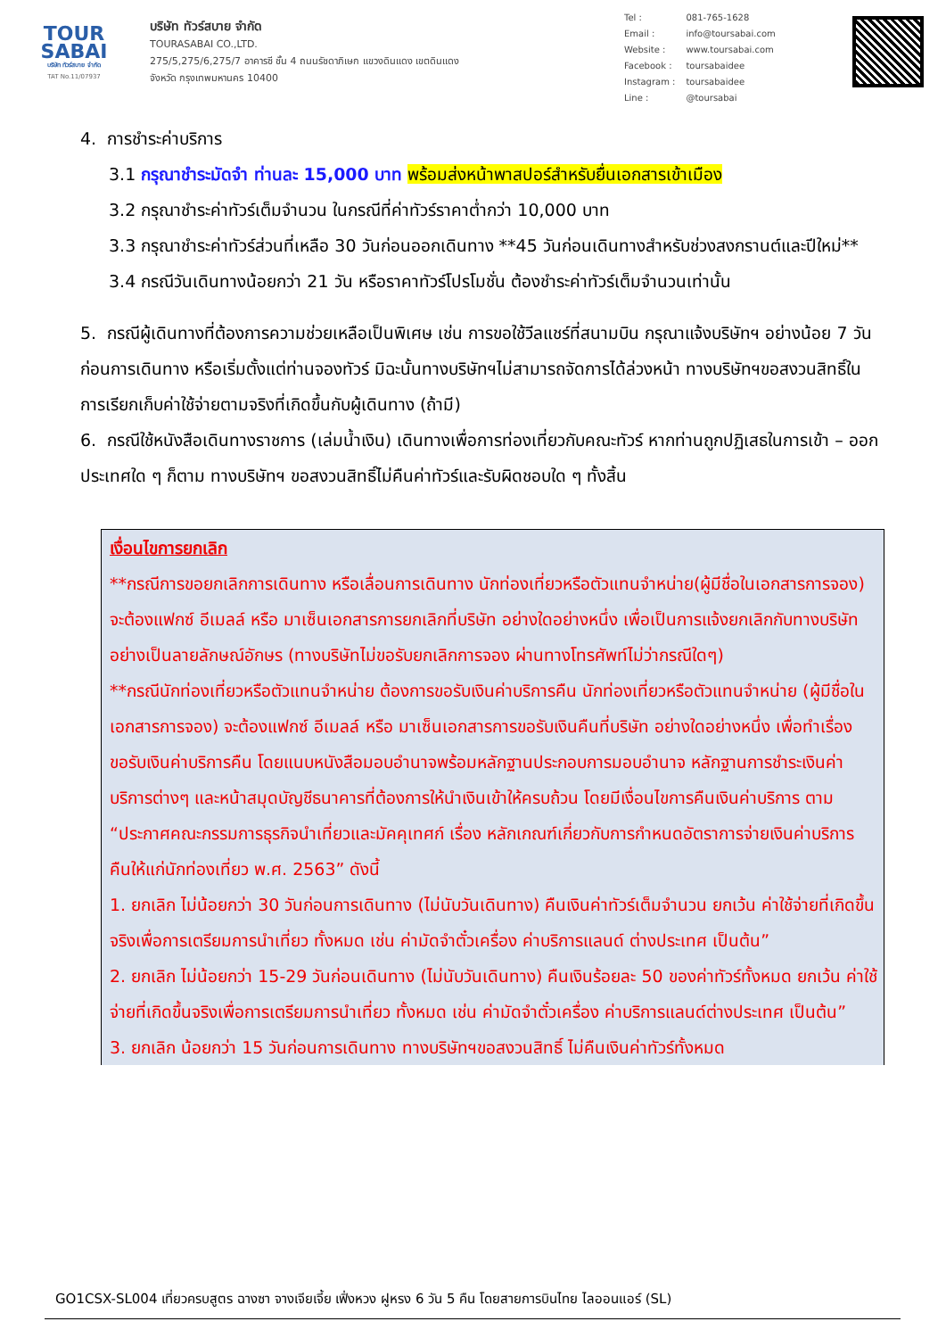TOUR
SABAI
บริษัท ทัวร์สบาย จำกัด
TAT No.11/07937
บริษัท ทัวร์สบาย จำกัด
TOURASABAI CO.,LTD.
275/5,275/6,275/7 อาคารซี ชั้น 4 ถนนรัชดาภิเษก แขวงดินแดง เขตดินแดง
จังหวัด กรุงเทพมหานคร 10400
| Tel : | 081-765-1628 |
| Email : | info@toursabai.com |
| Website : | www.toursabai.com |
| Facebook : | toursabaidee |
| Instagram : | toursabaidee |
| Line : | @toursabai |
4. การชำระค่าบริการ
3.1 กรุณาชำระมัดจำ ท่านละ 15,000 บาท พร้อมส่งหน้าพาสปอร์สำหรับยื่นเอกสารเข้าเมือง
3.2 กรุณาชำระค่าทัวร์เต็มจำนวน ในกรณีที่ค่าทัวร์ราคาต่ำกว่า 10,000 บาท
3.3 กรุณาชำระค่าทัวร์ส่วนที่เหลือ 30 วันก่อนออกเดินทาง **45 วันก่อนเดินทางสำหรับช่วงสงกรานต์และปีใหม่**
3.4 กรณีวันเดินทางน้อยกว่า 21 วัน หรือราคาทัวร์โปรโมชั่น ต้องชำระค่าทัวร์เต็มจำนวนเท่านั้น
5. กรณีผู้เดินทางที่ต้องการความช่วยเหลือเป็นพิเศษ เช่น การขอใช้วีลแชร์ที่สนามบิน กรุณาแจ้งบริษัทฯ อย่างน้อย 7 วันก่อนการเดินทาง หรือเริ่มตั้งแต่ท่านจองทัวร์ มิฉะนั้นทางบริษัทฯไม่สามารถจัดการได้ล่วงหน้า ทางบริษัทฯขอสงวนสิทธิ์ในการเรียกเก็บค่าใช้จ่ายตามจริงที่เกิดขึ้นกับผู้เดินทาง (ถ้ามี)
6. กรณีใช้หนังสือเดินทางราชการ (เล่มน้ำเงิน) เดินทางเพื่อการท่องเที่ยวกับคณะทัวร์ หากท่านถูกปฏิเสธในการเข้า – ออกประเทศใด ๆ ก็ตาม ทางบริษัทฯ ขอสงวนสิทธิ์ไม่คืนค่าทัวร์และรับผิดชอบใด ๆ ทั้งสิ้น
เงื่อนไขการยกเลิก
**กรณีการขอยกเลิกการเดินทาง หรือเลื่อนการเดินทาง นักท่องเที่ยวหรือตัวแทนจำหน่าย(ผู้มีชื่อในเอกสารการจอง) จะต้องแฟกซ์ อีเมลล์ หรือ มาเซ็นเอกสารการยกเลิกที่บริษัท อย่างใดอย่างหนึ่ง เพื่อเป็นการแจ้งยกเลิกกับทางบริษัทอย่างเป็นลายลักษณ์อักษร (ทางบริษัทไม่ขอรับยกเลิกการจอง ผ่านทางโทรศัพท์ไม่ว่ากรณีใดๆ)
**กรณีนักท่องเที่ยวหรือตัวแทนจำหน่าย ต้องการขอรับเงินค่าบริการคืน นักท่องเที่ยวหรือตัวแทนจำหน่าย (ผู้มีชื่อในเอกสารการจอง) จะต้องแฟกซ์ อีเมลล์ หรือ มาเซ็นเอกสารการขอรับเงินคืนที่บริษัท อย่างใดอย่างหนึ่ง เพื่อทำเรื่องขอรับเงินค่าบริการคืน โดยแนบหนังสือมอบอำนาจพร้อมหลักฐานประกอบการมอบอำนาจ หลักฐานการชำระเงินค่าบริการต่างๆ และหน้าสมุดบัญชีธนาคารที่ต้องการให้นำเงินเข้าให้ครบถ้วน โดยมีเงื่อนไขการคืนเงินค่าบริการ ตาม “ประกาศคณะกรรมการธุรกิจนำเที่ยวและมัคคุเทศก์ เรื่อง หลักเกณฑ์เกี่ยวกับการกำหนดอัตราการจ่ายเงินค่าบริการคืนให้แก่นักท่องเที่ยว พ.ศ. 2563” ดังนี้
1. ยกเลิก ไม่น้อยกว่า 30 วันก่อนการเดินทาง (ไม่นับวันเดินทาง) คืนเงินค่าทัวร์เต็มจำนวน ยกเว้น ค่าใช้จ่ายที่เกิดขึ้นจริงเพื่อการเตรียมการนำเที่ยว ทั้งหมด เช่น ค่ามัดจำตั๋วเครื่อง ค่าบริการแลนด์ ต่างประเทศ เป็นต้น”
2. ยกเลิก ไม่น้อยกว่า 15-29 วันก่อนเดินทาง (ไม่นับวันเดินทาง) คืนเงินร้อยละ 50 ของค่าทัวร์ทั้งหมด ยกเว้น ค่าใช้จ่ายที่เกิดขึ้นจริงเพื่อการเตรียมการนำเที่ยว ทั้งหมด เช่น ค่ามัดจำตั๋วเครื่อง ค่าบริการแลนด์ต่างประเทศ เป็นต้น”
3. ยกเลิก น้อยกว่า 15 วันก่อนการเดินทาง ทางบริษัทฯขอสงวนสิทธิ์ ไม่คืนเงินค่าทัวร์ทั้งหมด
GO1CSX-SL004 เที่ยวครบสูตร ฉางซา จางเจียเจี้ย เฟิ่งหวง ฝูหรง 6 วัน 5 คืน โดยสายการบินไทย ไลออนแอร์ (SL)